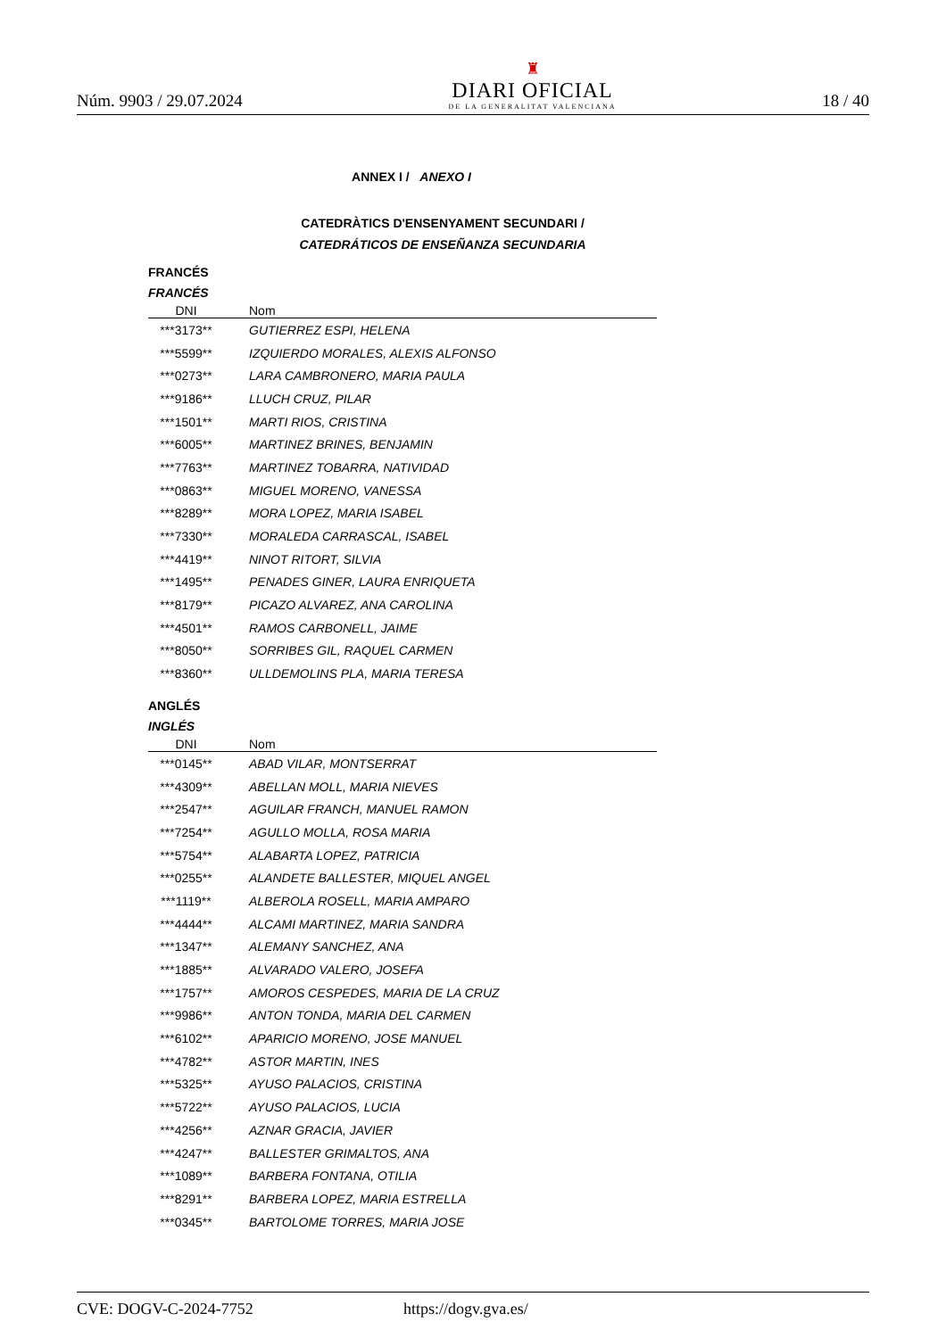Núm. 9903 / 29.07.2024
♜
DIARI OFICIAL
DE LA GENERALITAT VALENCIANA
18 / 40
ANNEX I / ANEXO I
CATEDRÀTICS D'ENSENYAMENT SECUNDARI /
CATEDRÁTICOS DE ENSEÑANZA SECUNDARIA
FRANCÉS
FRANCÉS
| DNI | Nom |
| --- | --- |
| ***3173** | GUTIERREZ ESPI, HELENA |
| ***5599** | IZQUIERDO MORALES, ALEXIS ALFONSO |
| ***0273** | LARA CAMBRONERO, MARIA PAULA |
| ***9186** | LLUCH CRUZ, PILAR |
| ***1501** | MARTI RIOS, CRISTINA |
| ***6005** | MARTINEZ BRINES, BENJAMIN |
| ***7763** | MARTINEZ TOBARRA, NATIVIDAD |
| ***0863** | MIGUEL MORENO, VANESSA |
| ***8289** | MORA LOPEZ, MARIA ISABEL |
| ***7330** | MORALEDA CARRASCAL, ISABEL |
| ***4419** | NINOT RITORT, SILVIA |
| ***1495** | PENADES GINER, LAURA ENRIQUETA |
| ***8179** | PICAZO ALVAREZ, ANA CAROLINA |
| ***4501** | RAMOS CARBONELL, JAIME |
| ***8050** | SORRIBES GIL, RAQUEL CARMEN |
| ***8360** | ULLDEMOLINS PLA, MARIA TERESA |
ANGLÉS
INGLÉS
| DNI | Nom |
| --- | --- |
| ***0145** | ABAD VILAR, MONTSERRAT |
| ***4309** | ABELLAN MOLL, MARIA NIEVES |
| ***2547** | AGUILAR FRANCH, MANUEL RAMON |
| ***7254** | AGULLO MOLLA, ROSA MARIA |
| ***5754** | ALABARTA LOPEZ, PATRICIA |
| ***0255** | ALANDETE BALLESTER, MIQUEL ANGEL |
| ***1119** | ALBEROLA ROSELL, MARIA AMPARO |
| ***4444** | ALCAMI MARTINEZ, MARIA SANDRA |
| ***1347** | ALEMANY SANCHEZ, ANA |
| ***1885** | ALVARADO VALERO, JOSEFA |
| ***1757** | AMOROS CESPEDES, MARIA DE LA CRUZ |
| ***9986** | ANTON TONDA, MARIA DEL CARMEN |
| ***6102** | APARICIO MORENO, JOSE MANUEL |
| ***4782** | ASTOR MARTIN, INES |
| ***5325** | AYUSO PALACIOS, CRISTINA |
| ***5722** | AYUSO PALACIOS, LUCIA |
| ***4256** | AZNAR GRACIA, JAVIER |
| ***4247** | BALLESTER GRIMALTOS, ANA |
| ***1089** | BARBERA FONTANA, OTILIA |
| ***8291** | BARBERA LOPEZ, MARIA ESTRELLA |
| ***0345** | BARTOLOME TORRES, MARIA JOSE |
CVE: DOGV-C-2024-7752 https://dogv.gva.es/